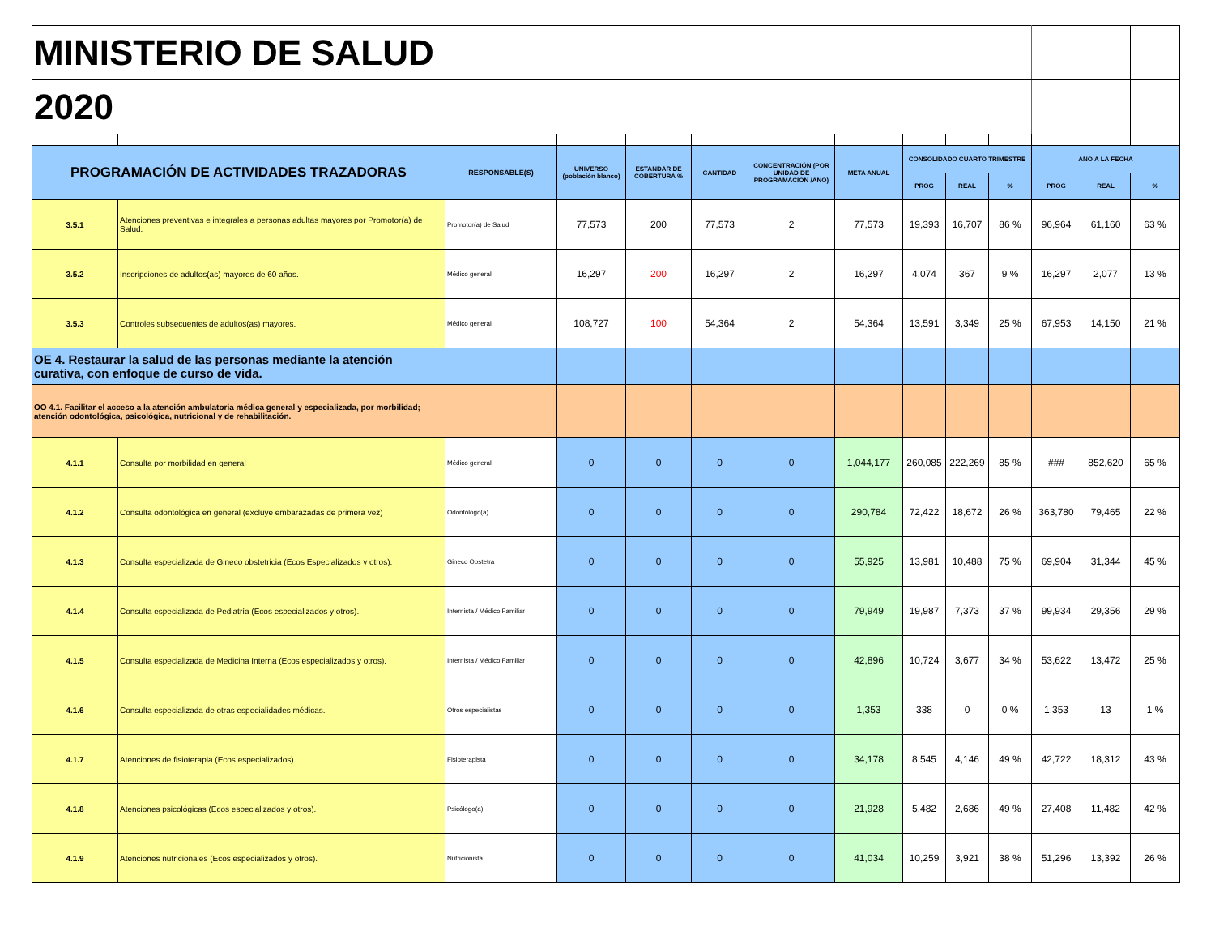| MINISTERIO DE SALUD | | | | | | | | | | | | | |
| 2020 | | | | | | | | | | | | | |
| PROGRAMACIÓN DE ACTIVIDADES TRAZADORAS | | RESPONSABLE(S) | UNIVERSO (población blanco) | ESTANDAR DE COBERTURA % | CANTIDAD | CONCENTRACIÓN (POR UNIDAD DE PROGRAMACIÓN /AÑO) | META ANUAL | CONSOLIDADO CUARTO TRIMESTRE | | | AÑO A LA FECHA | | |
| | | | | | | | | PROG | REAL | % | PROG | REAL | % |
| 3.5.1 | Atenciones preventivas e integrales a personas adultas mayores por Promotor(a) de Salud. | Promotor(a) de Salud | 77,573 | 200 | 77,573 | 2 | 77,573 | 19,393 | 16,707 | 86 % | 96,964 | 61,160 | 63 % |
| 3.5.2 | Inscripciones de adultos(as) mayores de 60 años. | Médico general | 16,297 | 200 | 16,297 | 2 | 16,297 | 4,074 | 367 | 9 % | 16,297 | 2,077 | 13 % |
| 3.5.3 | Controles subsecuentes de adultos(as) mayores. | Médico general | 108,727 | 100 | 54,364 | 2 | 54,364 | 13,591 | 3,349 | 25 % | 67,953 | 14,150 | 21 % |
| OE 4. Restaurar la salud de las personas mediante la atención curativa, con enfoque de curso de vida. | | | | | | | | | | | | | |
| OO 4.1. Facilitar el acceso a la atención ambulatoria médica general y especializada, por morbilidad; atención odontológica, psicológica, nutricional y de rehabilitación. | | | | | | | | | | | | | |
| 4.1.1 | Consulta por morbilidad en general | Médico general | 0 | 0 | 0 | 0 | 1,044,177 | 260,085 | 222,269 | 85 % | ### | 852,620 | 65 % |
| 4.1.2 | Consulta odontológica en general (excluye embarazadas de primera vez) | Odontólogo(a) | 0 | 0 | 0 | 0 | 290,784 | 72,422 | 18,672 | 26 % | 363,780 | 79,465 | 22 % |
| 4.1.3 | Consulta especializada de Gineco obstetricia (Ecos Especializados y otros). | Gineco Obstetra | 0 | 0 | 0 | 0 | 55,925 | 13,981 | 10,488 | 75 % | 69,904 | 31,344 | 45 % |
| 4.1.4 | Consulta especializada de Pediatría (Ecos especializados y otros). | Internista / Médico Familiar | 0 | 0 | 0 | 0 | 79,949 | 19,987 | 7,373 | 37 % | 99,934 | 29,356 | 29 % |
| 4.1.5 | Consulta especializada de Medicina Interna (Ecos especializados y otros). | Internista / Médico Familiar | 0 | 0 | 0 | 0 | 42,896 | 10,724 | 3,677 | 34 % | 53,622 | 13,472 | 25 % |
| 4.1.6 | Consulta especializada de otras especialidades médicas. | Otros especialistas | 0 | 0 | 0 | 0 | 1,353 | 338 | 0 | 0 % | 1,353 | 13 | 1 % |
| 4.1.7 | Atenciones de fisioterapia (Ecos especializados). | Fisioterapista | 0 | 0 | 0 | 0 | 34,178 | 8,545 | 4,146 | 49 % | 42,722 | 18,312 | 43 % |
| 4.1.8 | Atenciones psicológicas (Ecos especializados y otros). | Psicólogo(a) | 0 | 0 | 0 | 0 | 21,928 | 5,482 | 2,686 | 49 % | 27,408 | 11,482 | 42 % |
| 4.1.9 | Atenciones nutricionales (Ecos especializados y otros). | Nutricionista | 0 | 0 | 0 | 0 | 41,034 | 10,259 | 3,921 | 38 % | 51,296 | 13,392 | 26 % |